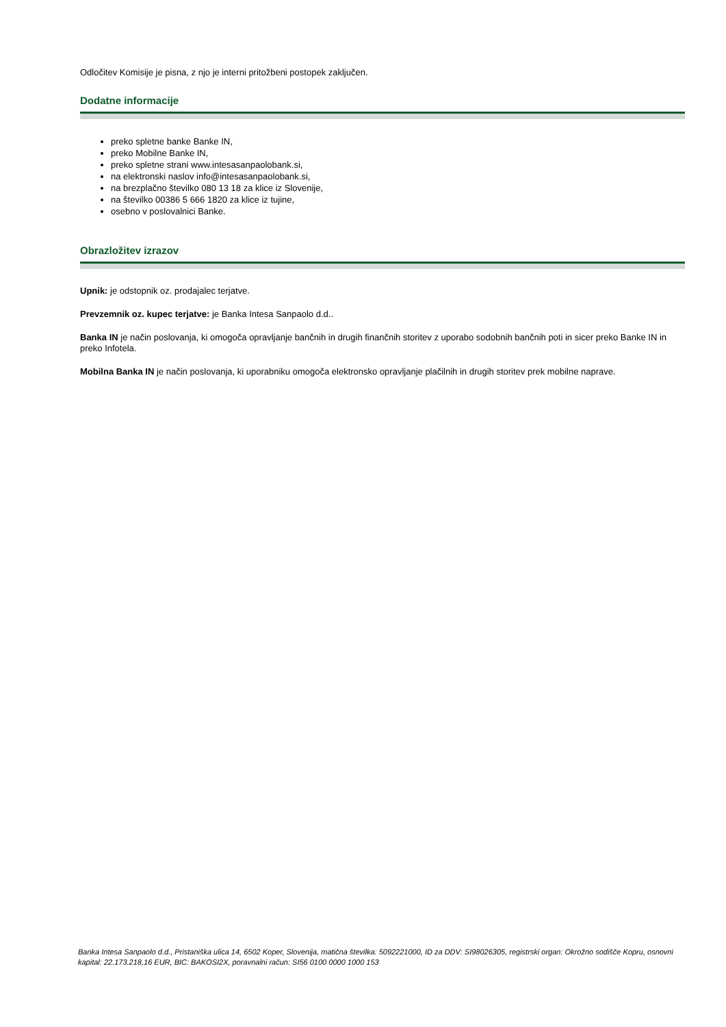Odločitev Komisije je pisna, z njo je interni pritožbeni postopek zaključen.
Dodatne informacije
preko spletne banke Banke IN,
preko Mobilne Banke IN,
preko spletne strani www.intesasanpaolobank.si,
na elektronski naslov info@intesasanpaolobank.si,
na brezplačno številko 080 13 18 za klice iz Slovenije,
na številko 00386 5 666 1820 za klice iz tujine,
osebno v poslovalnici Banke.
Obrazložitev izrazov
Upnik: je odstopnik oz. prodajalec terjatve.
Prevzemnik oz. kupec terjatve: je Banka Intesa Sanpaolo d.d..
Banka IN je način poslovanja, ki omogoča opravljanje bančnih in drugih finančnih storitev z uporabo sodobnih bančnih poti in sicer preko Banke IN in preko Infotela.
Mobilna Banka IN je način poslovanja, ki uporabniku omogoča elektronsko opravljanje plačilnih in drugih storitev prek mobilne naprave.
Banka Intesa Sanpaolo d.d., Pristaniška ulica 14, 6502 Koper, Slovenija, matična številka: 5092221000, ID za DDV: SI98026305, registrski organ: Okrožno sodišče Kopru, osnovni kapital: 22.173.218,16 EUR, BIC: BAKOSI2X, poravnalni račun: SI56 0100 0000 1000 153